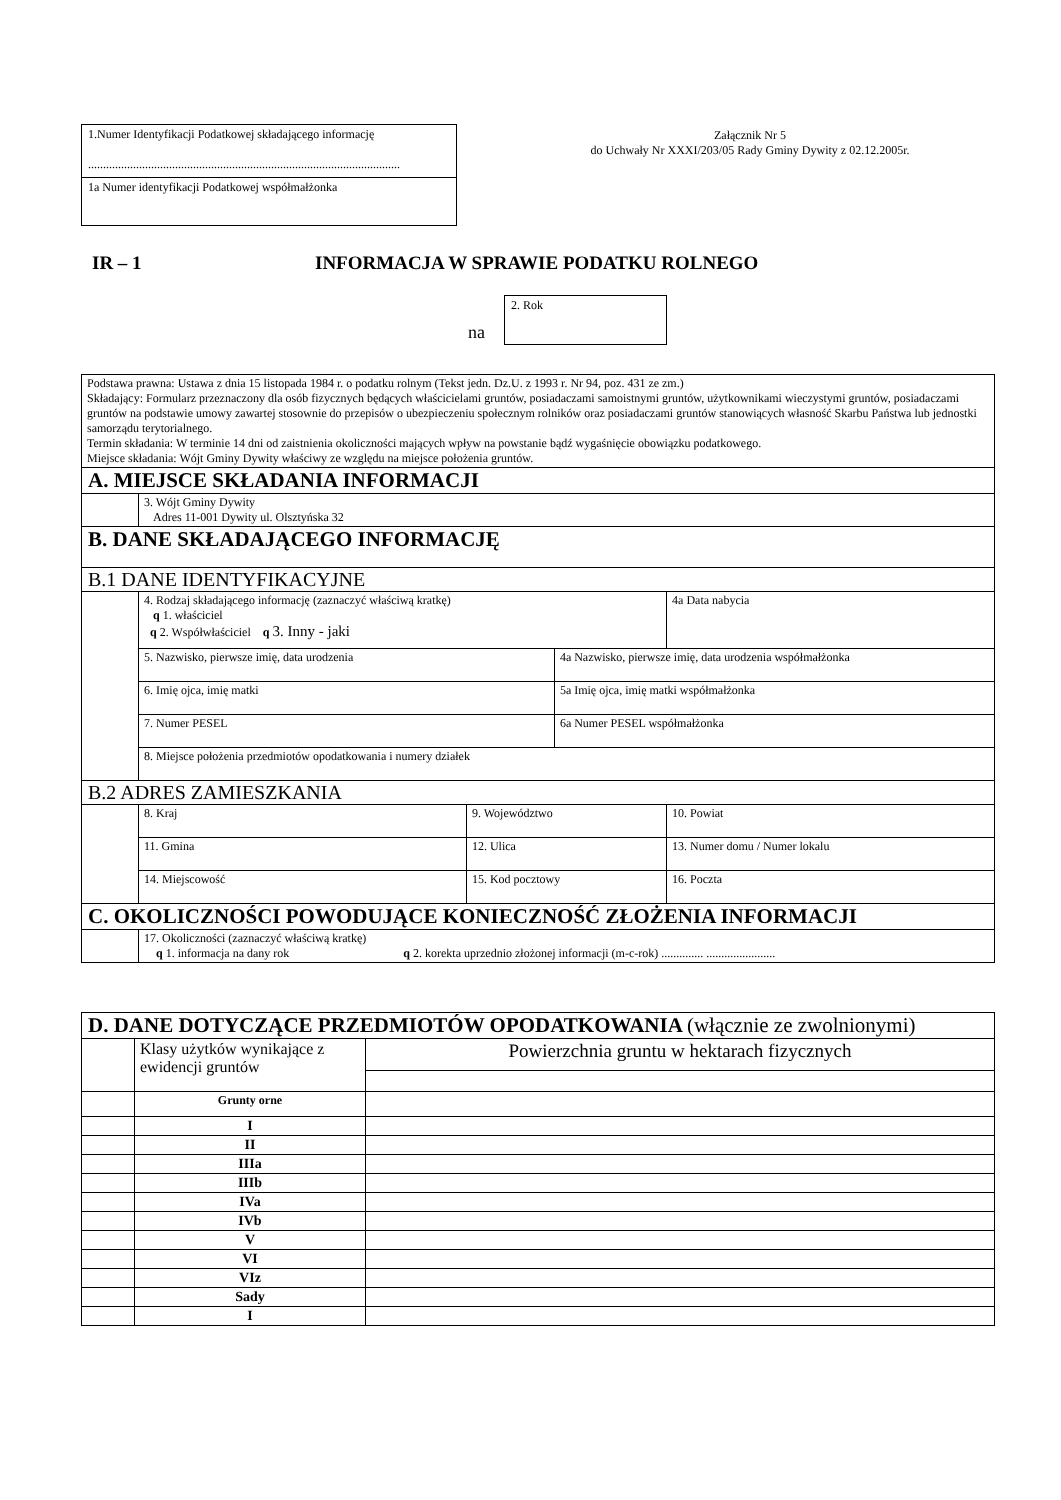1.Numer Identyfikacji Podatkowej składającego informację
........................................................................................................
1a Numer identyfikacji Podatkowej współmałżonka
Załącznik Nr 5
do Uchwały Nr XXXI/203/05 Rady Gminy Dywity z 02.12.2005r.
IR – 1
INFORMACJA W SPRAWIE PODATKU ROLNEGO
na
2. Rok
| Podstawa prawna: Ustawa z dnia 15 listopada 1984 r. o podatku rolnym (Tekst jedn. Dz.U. z 1993 r. Nr 94, poz. 431 ze zm.) Składający: Formularz przeznaczony dla osób fizycznych będących właścicielami gruntów, posiadaczami samoistnymi gruntów, użytkownikami wieczystymi gruntów, posiadaczami gruntów na podstawie umowy zawartej stosownie do przepisów o ubezpieczeniu społecznym rolników oraz posiadaczami gruntów stanowiących własność Skarbu Państwa lub jednostki samorządu terytorialnego. Termin składania: W terminie 14 dni od zaistnienia okoliczności mających wpływ na powstanie bądź wygaśnięcie obowiązku podatkowego. Miejsce składania: Wójt Gminy Dywity właściwy ze względu na miejsce położenia gruntów. | | | | |
| A. MIEJSCE SKŁADANIA INFORMACJI | | | | |
| | 3. Wójt Gminy Dywity Adres 11-001 Dywity ul. Olsztyńska 32 | | | |
| B. DANE SKŁADAJĄCEGO INFORMACJĘ | | | | |
| B.1 DANE IDENTYFIKACYJNE | | | | |
| | 4. Rodzaj składającego informację (zaznaczyć właściwą kratkę) q 1. właściciel q 2. Współwłaściciel q 3. Inny - jaki | | | 4a Data nabycia |
| | 5. Nazwisko, pierwsze imię, data urodzenia | | 4a Nazwisko, pierwsze imię, data urodzenia współmałżonka | |
| | 6. Imię ojca, imię matki | | 5a Imię ojca, imię matki współmałżonka | |
| | 7. Numer PESEL | | 6a Numer PESEL współmałżonka | |
| | 8. Miejsce położenia przedmiotów opodatkowania i numery działek | | | |
| B.2 ADRES ZAMIESZKANIA | | | | |
| | 8. Kraj | 9. Województwo | | 10. Powiat |
| | 11. Gmina | 12. Ulica | | 13. Numer domu / Numer lokalu |
| | 14. Miejscowość | 15. Kod pocztowy | | 16. Poczta |
| C. OKOLICZNOŚCI POWODUJĄCE KONIECZNOŚĆ ZŁOŻENIA INFORMACJI | | | | |
| | 17. Okoliczności (zaznaczyć właściwą kratkę) q 1. informacja na dany rok q 2. korekta uprzednio złożonej informacji (m-c-rok) .............. ....................... | | | |
| D. DANE DOTYCZĄCE PRZEDMIOTÓW OPODATKOWANIA (włącznie ze zwolnionymi) | | |
| | Klasy użytków wynikające z ewidencji gruntów | Powierzchnia gruntu w hektarach fizycznych |
| | Grunty orne | |
| | I | |
| | II | |
| | IIIa | |
| | IIIb | |
| | IVa | |
| | IVb | |
| | V | |
| | VI | |
| | VIz | |
| | Sady | |
| | I | |